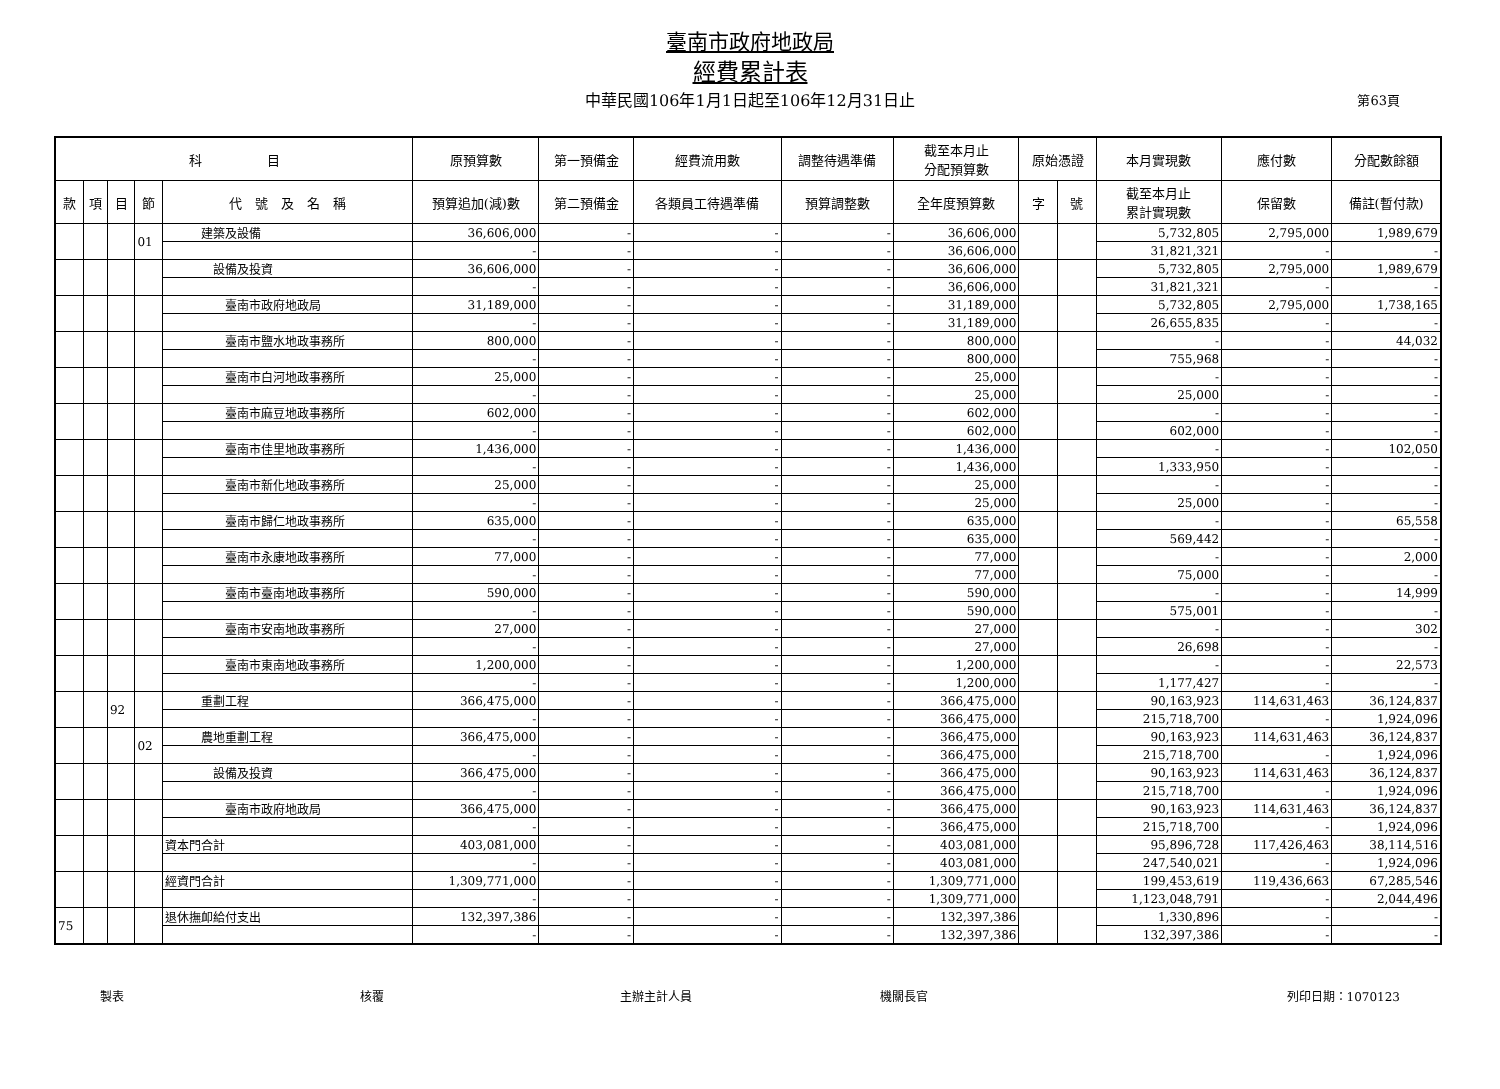臺南市政府地政局
經費累計表
中華民國106年1月1日起至106年12月31日止 第63頁
| 科 目 | | | | | 原預算數 | 第一預備金 | 經費流用數 | 調整待遇準備 | 截至本月止 分配預算數 | 原始憑證 | | 本月實現數 | 應付數 | 分配數餘額 |
| --- | --- | --- | --- | --- | --- | --- | --- | --- | --- | --- | --- | --- | --- | --- |
| 款 | 項 | 目 | 節 | 代 號 及 名 稱 | 預算追加(減)數 | 第二預備金 | 各類員工待遇準備 | 預算調整數 | 全年度預算數 | 字 | 號 | 截至本月止 累計實現數 | 保留數 | 備註(暫付款) |
| | | | 01 | 建築及設備 | 36,606,000 | - | - | - | 36,606,000 | | | 5,732,805 | 2,795,000 | 1,989,679 |
| | | | | | - | - | - | - | 36,606,000 | | | 31,821,321 | - | - |
| | | | | 設備及投資 | 36,606,000 | - | - | - | 36,606,000 | | | 5,732,805 | 2,795,000 | 1,989,679 |
| | | | | | - | - | - | - | 36,606,000 | | | 31,821,321 | - | - |
| | | | | 臺南市政府地政局 | 31,189,000 | - | - | - | 31,189,000 | | | 5,732,805 | 2,795,000 | 1,738,165 |
| | | | | | - | - | - | - | 31,189,000 | | | 26,655,835 | - | - |
| | | | | 臺南市鹽水地政事務所 | 800,000 | - | - | - | 800,000 | | | - | - | 44,032 |
| | | | | | - | - | - | - | 800,000 | | | 755,968 | - | - |
| | | | | 臺南市白河地政事務所 | 25,000 | - | - | - | 25,000 | | | - | - | - |
| | | | | | - | - | - | - | 25,000 | | | 25,000 | - | - |
| | | | | 臺南市麻豆地政事務所 | 602,000 | - | - | - | 602,000 | | | - | - | - |
| | | | | | - | - | - | - | 602,000 | | | 602,000 | - | - |
| | | | | 臺南市佳里地政事務所 | 1,436,000 | - | - | - | 1,436,000 | | | - | - | 102,050 |
| | | | | | - | - | - | - | 1,436,000 | | | 1,333,950 | - | - |
| | | | | 臺南市新化地政事務所 | 25,000 | - | - | - | 25,000 | | | - | - | - |
| | | | | | - | - | - | - | 25,000 | | | 25,000 | - | - |
| | | | | 臺南市歸仁地政事務所 | 635,000 | - | - | - | 635,000 | | | - | - | 65,558 |
| | | | | | - | - | - | - | 635,000 | | | 569,442 | - | - |
| | | | | 臺南市永康地政事務所 | 77,000 | - | - | - | 77,000 | | | - | - | 2,000 |
| | | | | | - | - | - | - | 77,000 | | | 75,000 | - | - |
| | | | | 臺南市臺南地政事務所 | 590,000 | - | - | - | 590,000 | | | - | - | 14,999 |
| | | | | | - | - | - | - | 590,000 | | | 575,001 | - | - |
| | | | | 臺南市安南地政事務所 | 27,000 | - | - | - | 27,000 | | | - | - | 302 |
| | | | | | - | - | - | - | 27,000 | | | 26,698 | - | - |
| | | | | 臺南市東南地政事務所 | 1,200,000 | - | - | - | 1,200,000 | | | - | - | 22,573 |
| | | | | | - | - | - | - | 1,200,000 | | | 1,177,427 | - | - |
| | | 92 | | 重劃工程 | 366,475,000 | - | - | - | 366,475,000 | | | 90,163,923 | 114,631,463 | 36,124,837 |
| | | | | | - | - | - | - | 366,475,000 | | | 215,718,700 | - | 1,924,096 |
| | | | 02 | 農地重劃工程 | 366,475,000 | - | - | - | 366,475,000 | | | 90,163,923 | 114,631,463 | 36,124,837 |
| | | | | | - | - | - | - | 366,475,000 | | | 215,718,700 | - | 1,924,096 |
| | | | | 設備及投資 | 366,475,000 | - | - | - | 366,475,000 | | | 90,163,923 | 114,631,463 | 36,124,837 |
| | | | | | - | - | - | - | 366,475,000 | | | 215,718,700 | - | 1,924,096 |
| | | | | 臺南市政府地政局 | 366,475,000 | - | - | - | 366,475,000 | | | 90,163,923 | 114,631,463 | 36,124,837 |
| | | | | | - | - | - | - | 366,475,000 | | | 215,718,700 | - | 1,924,096 |
| | | | | 資本門合計 | 403,081,000 | - | - | - | 403,081,000 | | | 95,896,728 | 117,426,463 | 38,114,516 |
| | | | | | - | - | - | - | 403,081,000 | | | 247,540,021 | - | 1,924,096 |
| | | | | 經資門合計 | 1,309,771,000 | - | - | - | 1,309,771,000 | | | 199,453,619 | 119,436,663 | 67,285,546 |
| | | | | | - | - | - | - | 1,309,771,000 | | | 1,123,048,791 | - | 2,044,496 |
| 75 | | | | 退休撫卹給付支出 | 132,397,386 | - | - | - | 132,397,386 | | | 1,330,896 | - | - |
| | | | | | - | - | - | - | 132,397,386 | | | 132,397,386 | - | - |
製表 核覆 主辦主計人員 機關長官 列印日期：1070123